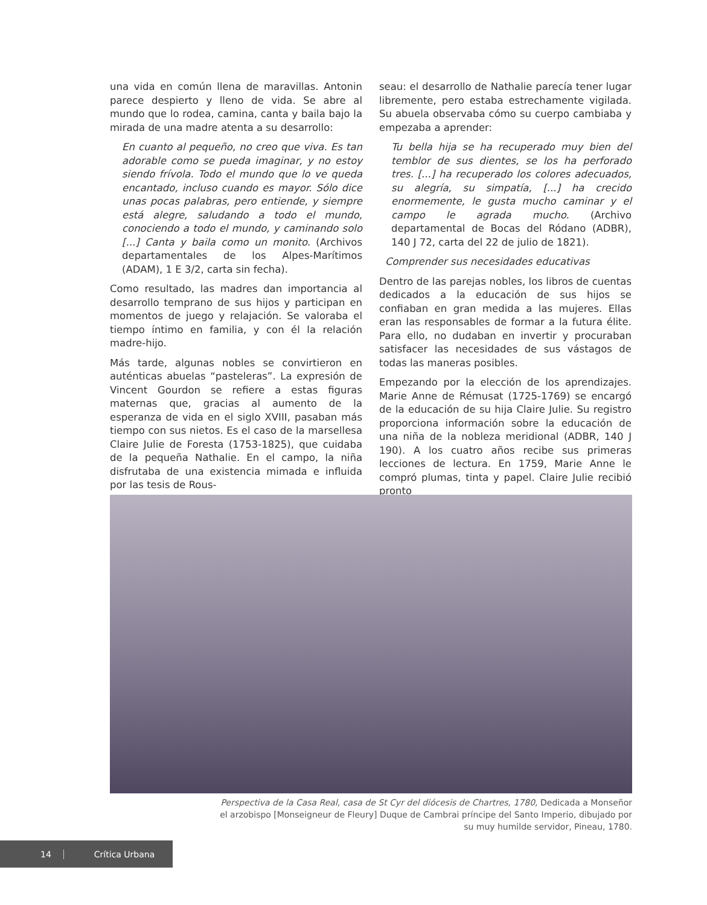una vida en común llena de maravillas. Antonin parece despierto y lleno de vida. Se abre al mundo que lo rodea, camina, canta y baila bajo la mirada de una madre atenta a su desarrollo:
En cuanto al pequeño, no creo que viva. Es tan adorable como se pueda imaginar, y no estoy siendo frívola. Todo el mundo que lo ve queda encantado, incluso cuando es mayor. Sólo dice unas pocas palabras, pero entiende, y siempre está alegre, saludando a todo el mundo, conociendo a todo el mundo, y caminando solo [...] Canta y baila como un monito. (Archivos departamentales de los Alpes-Marítimos (ADAM), 1 E 3/2, carta sin fecha).
Como resultado, las madres dan importancia al desarrollo temprano de sus hijos y participan en momentos de juego y relajación. Se valoraba el tiempo íntimo en familia, y con él la relación madre-hijo.
Más tarde, algunas nobles se convirtieron en auténticas abuelas “pasteleras”. La expresión de Vincent Gourdon se refiere a estas figuras maternas que, gracias al aumento de la esperanza de vida en el siglo XVIII, pasaban más tiempo con sus nietos. Es el caso de la marsellesa Claire Julie de Foresta (1753-1825), que cuidaba de la pequeña Nathalie. En el campo, la niña disfrutaba de una existencia mimada e influida por las tesis de Rous-
seau: el desarrollo de Nathalie parecía tener lugar libremente, pero estaba estrechamente vigilada. Su abuela observaba cómo su cuerpo cambiaba y empezaba a aprender:
Tu bella hija se ha recuperado muy bien del temblor de sus dientes, se los ha perforado tres. [...] ha recuperado los colores adecuados, su alegría, su simpatía, [...] ha crecido enormemente, le gusta mucho caminar y el campo le agrada mucho. (Archivo departamental de Bocas del Ródano (ADBR), 140 J 72, carta del 22 de julio de 1821).
Comprender sus necesidades educativas
Dentro de las parejas nobles, los libros de cuentas dedicados a la educación de sus hijos se confiaban en gran medida a las mujeres. Ellas eran las responsables de formar a la futura élite. Para ello, no dudaban en invertir y procuraban satisfacer las necesidades de sus vástagos de todas las maneras posibles.
Empezando por la elección de los aprendizajes. Marie Anne de Rémusat (1725-1769) se encargó de la educación de su hija Claire Julie. Su registro proporciona información sobre la educación de una niña de la nobleza meridional (ADBR, 140 J 190). A los cuatro años recibe sus primeras lecciones de lectura. En 1759, Marie Anne le compró plumas, tinta y papel. Claire Julie recibió pronto
Perspectiva de la Casa Real, casa de St Cyr del diócesis de Chartres, 1780, Dedicada a Monseñor el arzobispo [Monseigneur de Fleury] Duque de Cambrai príncipe del Santo Imperio, dibujado por su muy humilde servidor, Pineau, 1780.
14 Crítica Urbana